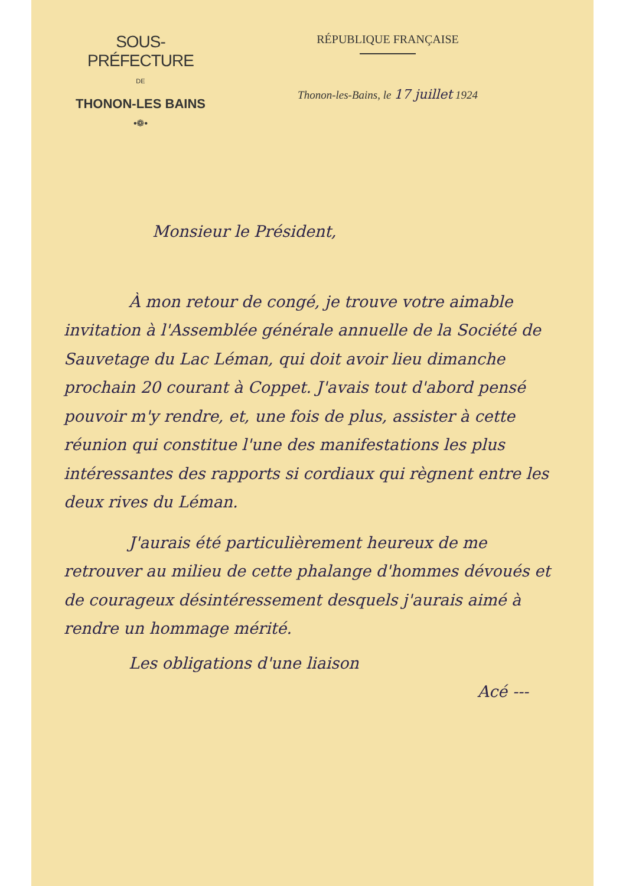SOUS-PRÉFECTURE
DE
THONON-LES BAINS
•❁•
RÉPUBLIQUE FRANÇAISE
Thonon-les-Bains, le 17 juillet 1924
Monsieur le Président,
À mon retour de congé, je trouve votre aimable invitation à l'Assemblée générale annuelle de la Société de Sauvetage du Lac Léman, qui doit avoir lieu dimanche prochain 20 courant à Coppet. J'avais tout d'abord pensé pouvoir m'y rendre, et, une fois de plus, assister à cette réunion qui constitue l'une des manifestations les plus intéressantes des rapports si cordiaux qui règnent entre les deux rives du Léman.
J'aurais été particulièrement heureux de me retrouver au milieu de cette phalange d'hommes dévoués et de courageux désintéressement desquels j'aurais aimé à rendre un hommage mérité.
Les obligations d'une liaison
Acé ---